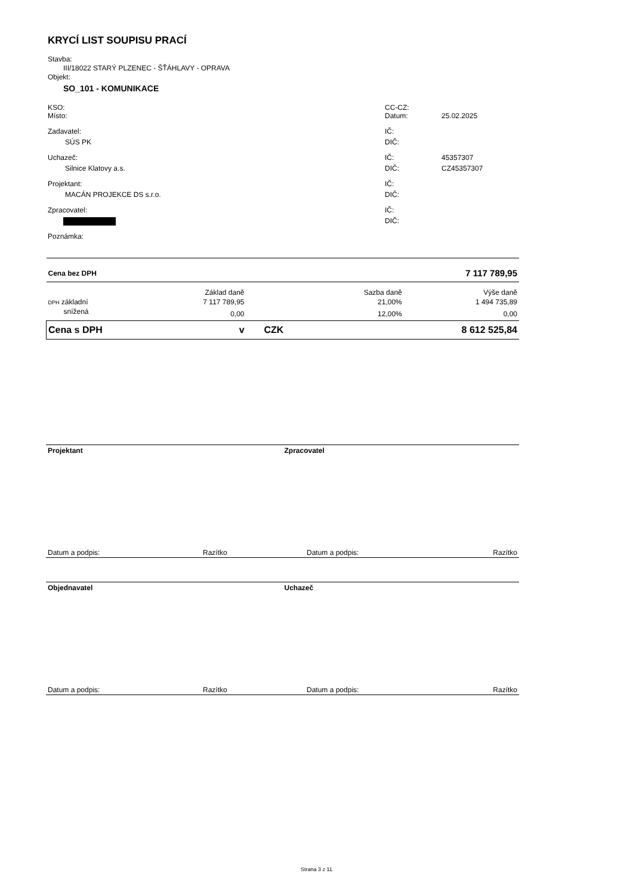KRYCÍ LIST SOUPISU PRACÍ
Stavba:
III/18022 STARÝ PLZENEC - ŠŤÁHLAVY - OPRAVA
Objekt:
SO_101 - KOMUNIKACE
KSO:
Místo:
CC-CZ:
Datum:
25.02.2025
Zadavatel:
SÚS PK
IČ:
DIČ:
Uchazeč:
Silnice Klatovy a.s.
IČ:
DIČ:
45357307
CZ45357307
Projektant:
MACÁN PROJEKCE DS s.r.o.
IČ:
DIČ:
Zpracovatel:
IČ:
DIČ:
Poznámka:
| Cena bez DPH | | | | 7 117 789,95 |
| | Základ daně | | Sazba daně | Výše daně |
| DPH základní | 7 117 789,95 | | 21,00% | 1 494 735,89 |
| snížená | 0,00 | | 12,00% | 0,00 |
| Cena s DPH | v | CZK | | 8 612 525,84 |
Projektant Zpracovatel
Datum a podpis: Razítko Datum a podpis: Razítko
Objednavatel Uchazeč
Datum a podpis: Razítko Datum a podpis: Razítko
Strana 3 z 11